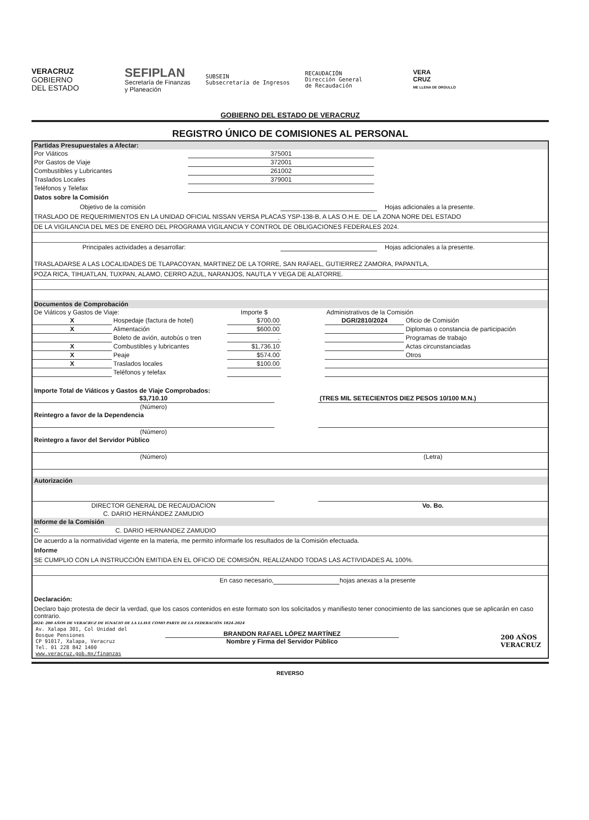VERACRUZ
GOBIERNO
DEL ESTADO
SEFIPLAN
Secretaría de Finanzas
y Planeación
SUBSEIN
Subsecretaría de Ingresos
RECAUDACIÓN
Dirección General
de Recaudación
VERA
CRUZ
ME LLENA DE ORGULLO
GOBIERNO DEL ESTADO DE VERACRUZ
REGISTRO ÚNICO DE COMISIONES AL PERSONAL
Partidas Presupuestales a Afectar:
| Por Viáticos | 375001 | |
| Por Gastos de Viaje | 372001 | |
| Combustibles y Lubricantes | 261002 | |
| Traslados Locales | 379001 | |
| Teléfonos y Telefax | | |
Datos sobre la Comisión
Objetivo de la comisión Hojas adicionales a la presente.
TRASLADO DE REQUERIMIENTOS EN LA UNIDAD OFICIAL NISSAN VERSA PLACAS YSP-138-B, A LAS O.H.E. DE LA ZONA NORE DEL ESTADO
DE LA VIGILANCIA DEL MES DE ENERO DEL PROGRAMA VIGILANCIA Y CONTROL DE OBLIGACIONES FEDERALES 2024.
Principales actividades a desarrollar: Hojas adicionales a la presente.
TRASLADARSE A LAS LOCALIDADES DE TLAPACOYAN, MARTINEZ DE LA TORRE, SAN RAFAEL, GUTIERREZ ZAMORA, PAPANTLA,
POZA RICA, TIHUATLAN, TUXPAN, ALAMO, CERRO AZUL, NARANJOS, NAUTLA Y VEGA DE ALATORRE.
Documentos de Comprobación
| De Viáticos y Gastos de Viaje: | | Importe $ | | Administrativos de la Comisión | |
| X | Hospedaje (factura de hotel) | $700.00 | | DGR/2810/2024 | Oficio de Comisión |
| X | Alimentación | $600.00 | | | Diplomas o constancia de participación |
| | Boleto de avión, autobús o tren | . | | | Programas de trabajo |
| X | Combustibles y lubricantes | $1,736.10 | | | Actas circunstanciadas |
| X | Peaje | $574.00 | | | Otros |
| X | Traslados locales | $100.00 | | | |
| | Teléfonos y telefax | | | | |
Importe Total de Viáticos y Gastos de Viaje Comprobados:
| $3,710.10 | | (TRES MIL SETECIENTOS DIEZ PESOS 10/100 M.N.) |
| (Número) | | |
| Reintegro a favor de la Dependencia | | |
| (Número) | | |
| Reintegro a favor del Servidor Público | | |
| (Número) | | (Letra) |
Autorización
| DIRECTOR GENERAL DE RECAUDACION | | Vo. Bo. |
| C. DARIO HERNÁNDEZ ZAMUDIO | | |
Informe de la Comisión
C. C. DARIO HERNANDEZ ZAMUDIO
De acuerdo a la normatividad vigente en la materia, me permito informarle los resultados de la Comisión efectuada.
Informe
SE CUMPLIO CON LA INSTRUCCIÓN EMITIDA EN EL OFICIO DE COMISIÓN, REALIZANDO TODAS LAS ACTIVIDADES AL 100%.
En caso necesario, hojas anexas a la presente
Declaración:
Declaro bajo protesta de decir la verdad, que los casos contenidos en este formato son los solicitados y manifiesto tener conocimiento de las sanciones que se aplicarán en caso contrario.
2024: 200 AÑOS DE VERACRUZ DE IGNACIO DE LA LLAVE COMO PARTE DE LA FEDERACIÓN 1824-2024
Av. Xalapa 301, Col Unidad del
Bosque Pensiones
CP 91017, Xalapa, Veracruz
Tel. 01 228 842 1400
www.veracruz.gob.mx/finanzas
BRANDON RAFAEL LÓPEZ MARTÍNEZ
Nombre y Firma del Servidor Público
200 AÑOS
VERACRUZ
REVERSO